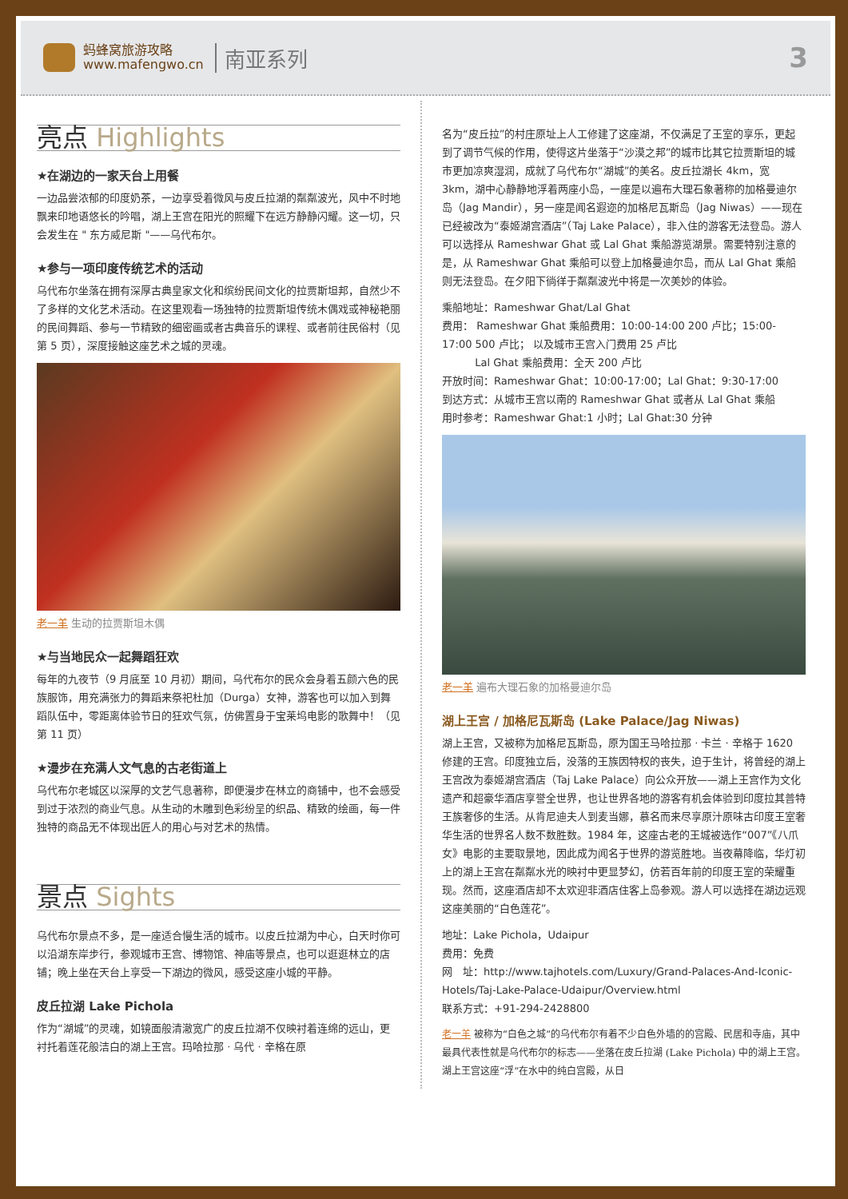蚂蜂窝旅游攻略
www.mafengwo.cn
南亚系列
3
亮点 Highlights
★在湖边的一家天台上用餐
一边品尝浓郁的印度奶茶，一边享受着微风与皮丘拉湖的粼粼波光，风中不时地飘来印地语悠长的吟唱，湖上王宫在阳光的照耀下在远方静静闪耀。这一切，只会发生在 " 东方威尼斯 "——乌代布尔。
★参与一项印度传统艺术的活动
乌代布尔坐落在拥有深厚古典皇家文化和缤纷民间文化的拉贾斯坦邦，自然少不了多样的文化艺术活动。在这里观看一场独特的拉贾斯坦传统木偶戏或神秘艳丽的民间舞蹈、参与一节精致的细密画或者古典音乐的课程、或者前往民俗村（见第 5 页），深度接触这座艺术之城的灵魂。
老一羊 生动的拉贾斯坦木偶
★与当地民众一起舞蹈狂欢
每年的九夜节（9 月底至 10 月初）期间，乌代布尔的民众会身着五颜六色的民族服饰，用充满张力的舞蹈来祭祀杜加（Durga）女神，游客也可以加入到舞蹈队伍中，零距离体验节日的狂欢气氛，仿佛置身于宝莱坞电影的歌舞中！（见第 11 页）
★漫步在充满人文气息的古老街道上
乌代布尔老城区以深厚的文艺气息著称，即便漫步在林立的商铺中，也不会感受到过于浓烈的商业气息。从生动的木雕到色彩纷呈的织品、精致的绘画，每一件独特的商品无不体现出匠人的用心与对艺术的热情。
景点 Sights
乌代布尔景点不多，是一座适合慢生活的城市。以皮丘拉湖为中心，白天时你可以沿湖东岸步行，参观城市王宫、博物馆、神庙等景点，也可以逛逛林立的店铺；晚上坐在天台上享受一下湖边的微风，感受这座小城的平静。
皮丘拉湖 Lake Pichola
作为“湖城”的灵魂，如镜面般清澈宽广的皮丘拉湖不仅映衬着连绵的远山，更衬托着莲花般洁白的湖上王宫。玛哈拉那 · 乌代 · 辛格在原
名为“皮丘拉”的村庄原址上人工修建了这座湖，不仅满足了王室的享乐，更起到了调节气候的作用，使得这片坐落于“沙漠之邦”的城市比其它拉贾斯坦的城市更加凉爽湿润，成就了乌代布尔“湖城”的美名。皮丘拉湖长 4km，宽 3km，湖中心静静地浮着两座小岛，一座是以遍布大理石象著称的加格曼迪尔岛（Jag Mandir），另一座是闻名遐迩的加格尼瓦斯岛（Jag Niwas）——现在已经被改为“泰姬湖宫酒店”（Taj Lake Palace），非入住的游客无法登岛。游人可以选择从 Rameshwar Ghat 或 Lal Ghat 乘船游览湖景。需要特别注意的是，从 Rameshwar Ghat 乘船可以登上加格曼迪尔岛，而从 Lal Ghat 乘船则无法登岛。在夕阳下徜徉于粼粼波光中将是一次美妙的体验。
乘船地址：Rameshwar Ghat/Lal Ghat
费用： Rameshwar Ghat 乘船费用：10:00-14:00 200 卢比；15:00-17:00 500 卢比； 以及城市王宫入门费用 25 卢比
Lal Ghat 乘船费用：全天 200 卢比
开放时间：Rameshwar Ghat：10:00-17:00；Lal Ghat：9:30-17:00
到达方式：从城市王宫以南的 Rameshwar Ghat 或者从 Lal Ghat 乘船
用时参考：Rameshwar Ghat:1 小时；Lal Ghat:30 分钟
老一羊 遍布大理石象的加格曼迪尔岛
湖上王宫 / 加格尼瓦斯岛 (Lake Palace/Jag Niwas)
湖上王宫，又被称为加格尼瓦斯岛，原为国王马哈拉那 · 卡兰 · 辛格于 1620 修建的王宫。印度独立后，没落的王族因特权的丧失，迫于生计，将曾经的湖上王宫改为泰姬湖宫酒店（Taj Lake Palace）向公众开放——湖上王宫作为文化遗产和超豪华酒店享誉全世界，也让世界各地的游客有机会体验到印度拉其普特王族奢侈的生活。从肯尼迪夫人到麦当娜，慕名而来尽享原汁原味古印度王室奢华生活的世界名人数不数胜数。1984 年，这座古老的王城被选作“007”《八爪女》电影的主要取景地，因此成为闻名于世界的游览胜地。当夜幕降临，华灯初上的湖上王宫在粼粼水光的映衬中更显梦幻，仿若百年前的印度王室的荣耀重现。然而，这座酒店却不太欢迎非酒店住客上岛参观。游人可以选择在湖边远观这座美丽的“白色莲花”。
地址：Lake Pichola，Udaipur
费用：免费
网　址：http://www.tajhotels.com/Luxury/Grand-Palaces-And-Iconic-Hotels/Taj-Lake-Palace-Udaipur/Overview.html
联系方式：+91-294-2428800
老一羊 被称为“白色之城”的乌代布尔有着不少白色外墙的的宫殿、民居和寺庙，其中最具代表性就是乌代布尔的标志——坐落在皮丘拉湖 (Lake Pichola) 中的湖上王宫。 湖上王宫这座“浮”在水中的纯白宫殿，从日